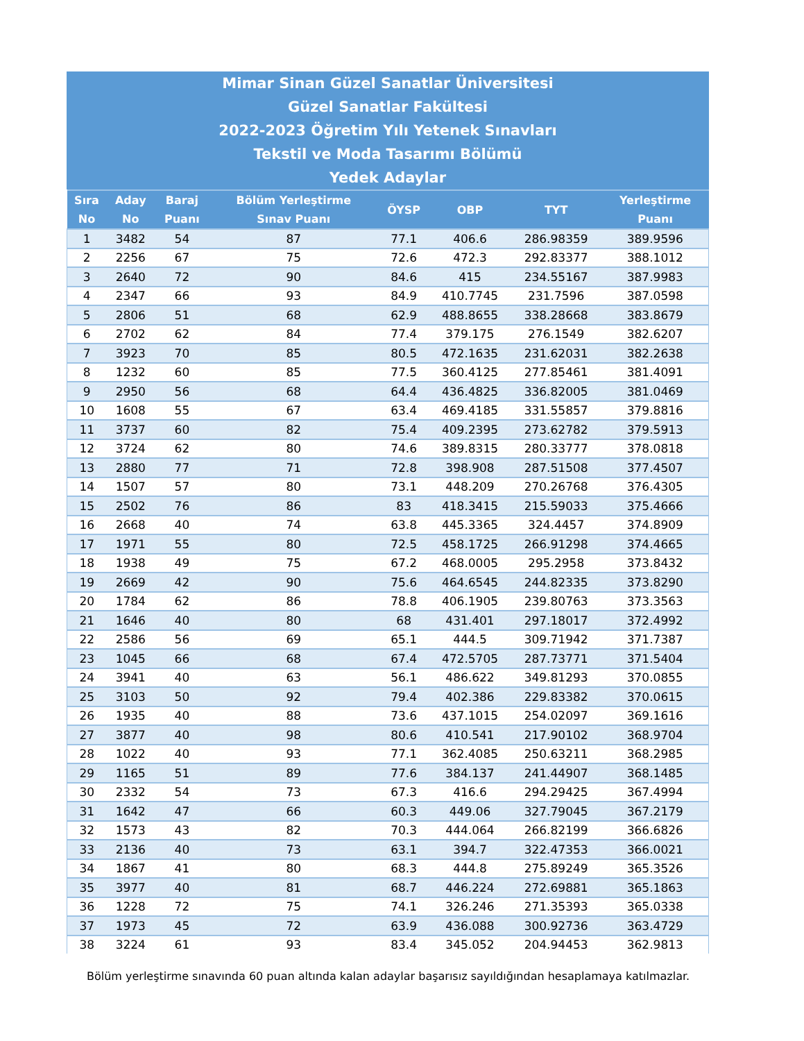Mimar Sinan Güzel Sanatlar Üniversitesi
Güzel Sanatlar Fakültesi
2022-2023 Öğretim Yılı Yetenek Sınavları
Tekstil ve Moda Tasarımı Bölümü
Yedek Adaylar
| Sıra No | Aday No | Baraj Puanı | Bölüm Yerleştirme Sınav Puanı | ÖYSP | OBP | TYT | Yerleştirme Puanı |
| --- | --- | --- | --- | --- | --- | --- | --- |
| 1 | 3482 | 54 | 87 | 77.1 | 406.6 | 286.98359 | 389.9596 |
| 2 | 2256 | 67 | 75 | 72.6 | 472.3 | 292.83377 | 388.1012 |
| 3 | 2640 | 72 | 90 | 84.6 | 415 | 234.55167 | 387.9983 |
| 4 | 2347 | 66 | 93 | 84.9 | 410.7745 | 231.7596 | 387.0598 |
| 5 | 2806 | 51 | 68 | 62.9 | 488.8655 | 338.28668 | 383.8679 |
| 6 | 2702 | 62 | 84 | 77.4 | 379.175 | 276.1549 | 382.6207 |
| 7 | 3923 | 70 | 85 | 80.5 | 472.1635 | 231.62031 | 382.2638 |
| 8 | 1232 | 60 | 85 | 77.5 | 360.4125 | 277.85461 | 381.4091 |
| 9 | 2950 | 56 | 68 | 64.4 | 436.4825 | 336.82005 | 381.0469 |
| 10 | 1608 | 55 | 67 | 63.4 | 469.4185 | 331.55857 | 379.8816 |
| 11 | 3737 | 60 | 82 | 75.4 | 409.2395 | 273.62782 | 379.5913 |
| 12 | 3724 | 62 | 80 | 74.6 | 389.8315 | 280.33777 | 378.0818 |
| 13 | 2880 | 77 | 71 | 72.8 | 398.908 | 287.51508 | 377.4507 |
| 14 | 1507 | 57 | 80 | 73.1 | 448.209 | 270.26768 | 376.4305 |
| 15 | 2502 | 76 | 86 | 83 | 418.3415 | 215.59033 | 375.4666 |
| 16 | 2668 | 40 | 74 | 63.8 | 445.3365 | 324.4457 | 374.8909 |
| 17 | 1971 | 55 | 80 | 72.5 | 458.1725 | 266.91298 | 374.4665 |
| 18 | 1938 | 49 | 75 | 67.2 | 468.0005 | 295.2958 | 373.8432 |
| 19 | 2669 | 42 | 90 | 75.6 | 464.6545 | 244.82335 | 373.8290 |
| 20 | 1784 | 62 | 86 | 78.8 | 406.1905 | 239.80763 | 373.3563 |
| 21 | 1646 | 40 | 80 | 68 | 431.401 | 297.18017 | 372.4992 |
| 22 | 2586 | 56 | 69 | 65.1 | 444.5 | 309.71942 | 371.7387 |
| 23 | 1045 | 66 | 68 | 67.4 | 472.5705 | 287.73771 | 371.5404 |
| 24 | 3941 | 40 | 63 | 56.1 | 486.622 | 349.81293 | 370.0855 |
| 25 | 3103 | 50 | 92 | 79.4 | 402.386 | 229.83382 | 370.0615 |
| 26 | 1935 | 40 | 88 | 73.6 | 437.1015 | 254.02097 | 369.1616 |
| 27 | 3877 | 40 | 98 | 80.6 | 410.541 | 217.90102 | 368.9704 |
| 28 | 1022 | 40 | 93 | 77.1 | 362.4085 | 250.63211 | 368.2985 |
| 29 | 1165 | 51 | 89 | 77.6 | 384.137 | 241.44907 | 368.1485 |
| 30 | 2332 | 54 | 73 | 67.3 | 416.6 | 294.29425 | 367.4994 |
| 31 | 1642 | 47 | 66 | 60.3 | 449.06 | 327.79045 | 367.2179 |
| 32 | 1573 | 43 | 82 | 70.3 | 444.064 | 266.82199 | 366.6826 |
| 33 | 2136 | 40 | 73 | 63.1 | 394.7 | 322.47353 | 366.0021 |
| 34 | 1867 | 41 | 80 | 68.3 | 444.8 | 275.89249 | 365.3526 |
| 35 | 3977 | 40 | 81 | 68.7 | 446.224 | 272.69881 | 365.1863 |
| 36 | 1228 | 72 | 75 | 74.1 | 326.246 | 271.35393 | 365.0338 |
| 37 | 1973 | 45 | 72 | 63.9 | 436.088 | 300.92736 | 363.4729 |
| 38 | 3224 | 61 | 93 | 83.4 | 345.052 | 204.94453 | 362.9813 |
Bölüm yerleştirme sınavında 60 puan altında kalan adaylar başarısız sayıldığından hesaplamaya katılmazlar.